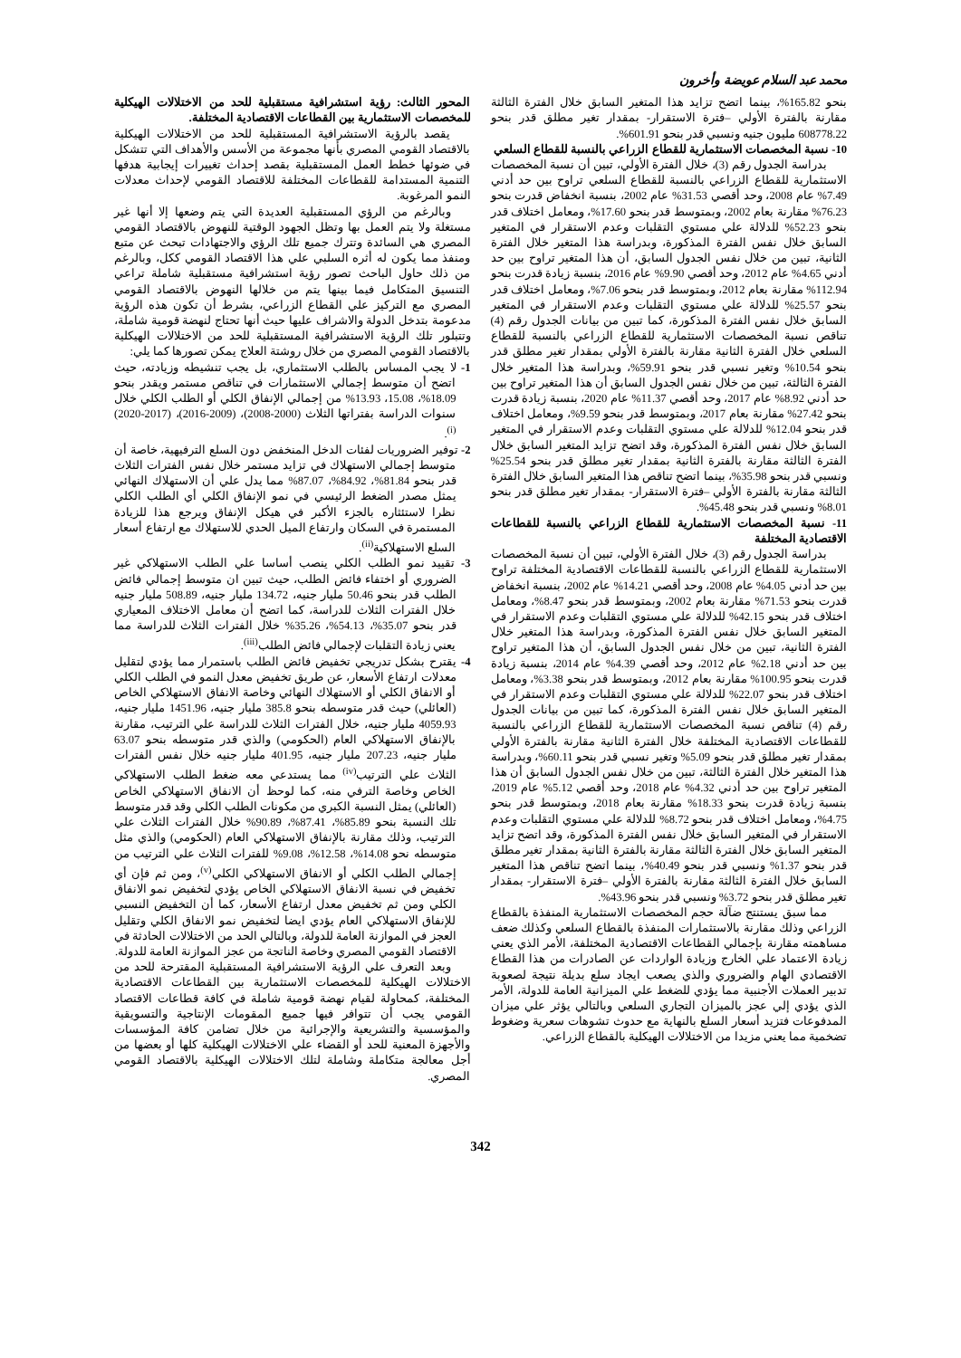محمد عبد السلام عويضة وأخرون
بنحو 165.82%، بينما اتضح تزايد هذا المتغير السابق خلال الفترة الثالثة مقارنة بالفترة الأولي –فترة الاستقرار- بمقدار تغير مطلق قدر بنحو 608778.22 مليون جنيه ونسبي قدر بنحو 601.91%.
10- نسبة المخصصات الاستثمارية للقطاع الزراعي بالنسبة للقطاع السلعي
بدراسة الجدول رقم (3)، خلال الفترة الأولي، تبين أن نسبة المخصصات الاستثمارية للقطاع الزراعي بالنسبة للقطاع السلعي تراوح بين حد أدني 7.49% عام 2008، وحد أقصي 31.53% عام 2002، بنسبة انخفاض قدرت بنحو 76.23% مقارنة بعام 2002، وبمتوسط قدر بنحو 17.60%، ومعامل اختلاف قدر بنحو 52.23% للدلالة علي مستوي التقلبات وعدم الاستقرار في المتغير السابق خلال نفس الفترة المذكورة، وبدراسة هذا المتغير خلال الفترة الثانية، تبين من خلال نفس الجدول السابق، أن هذا المتغير تراوح بين حد أدني 4.65% عام 2012، وحد أقصي 9.90% عام 2016، بنسبة زيادة قدرت بنحو 112.94% مقارنة بعام 2012، وبمتوسط قدر بنحو 7.06%، ومعامل اختلاف قدر بنحو 25.57% للدلالة علي مستوي التقلبات وعدم الاستقرار في المتغير السابق خلال نفس الفترة المذكورة، كما تبين من بيانات الجدول رقم (4) تناقص نسبة المخصصات الاستثمارية للقطاع الزراعي بالنسبة للقطاع السلعي خلال الفترة الثانية مقارنة بالفترة الأولي بمقدار تغير مطلق قدر بنحو 10.54% وتغير نسبي قدر بنحو 59.91%، وبدراسة هذا المتغير خلال الفترة الثالثة، تبين من خلال نفس الجدول السابق أن هذا المتغير تراوح بين حد أدني 8.92% عام 2017، وحد أقصي 11.37% عام 2020، بنسبة زيادة قدرت بنحو 27.42% مقارنة بعام 2017، وبمتوسط قدر بنحو 9.59%، ومعامل اختلاف قدر بنحو 12.04% للدلالة علي مستوي التقلبات وعدم الاستقرار في المتغير السابق خلال نفس الفترة المذكورة، وقد اتضح تزايد المتغير السابق خلال الفترة الثالثة مقارنة بالفترة الثانية بمقدار تغير مطلق قدر بنحو 25.54% ونسبي قدر بنحو 35.98%، بينما اتضح تناقص هذا المتغير السابق خلال الفترة الثالثة مقارنة بالفترة الأولي –فترة الاستقرار- بمقدار تغير مطلق قدر بنحو 8.01% ونسبي قدر بنحو 45.48%.
11- نسبة المخصصات الاستثمارية للقطاع الزراعي بالنسبة للقطاعات الاقتصادية المختلفة
بدراسة الجدول رقم (3)، خلال الفترة الأولي، تبين أن نسبة المخصصات الاستثمارية للقطاع الزراعي بالنسبة للقطاعات الاقتصادية المختلفة تراوح بين حد أدني 4.05% عام 2008، وحد أقصي 14.21% عام 2002، بنسبة انخفاض قدرت بنحو 71.53% مقارنة بعام 2002، وبمتوسط قدر بنحو 8.47%، ومعامل اختلاف قدر بنحو 42.15% للدلالة علي مستوي التقلبات وعدم الاستقرار في المتغير السابق خلال نفس الفترة المذكورة، وبدراسة هذا المتغير خلال الفترة الثانية، تبين من خلال نفس الجدول السابق، أن هذا المتغير تراوح بين حد أدني 2.18% عام 2012، وحد أقصي 4.39% عام 2014، بنسبة زيادة قدرت بنحو 100.95% مقارنة بعام 2012، وبمتوسط قدر بنحو 3.38%، ومعامل اختلاف قدر بنحو 22.07% للدلالة علي مستوي التقلبات وعدم الاستقرار في المتغير السابق خلال نفس الفترة المذكورة، كما تبين من بيانات الجدول رقم (4) تناقص نسبة المخصصات الاستثمارية للقطاع الزراعي بالنسبة للقطاعات الاقتصادية المختلفة خلال الفترة الثانية مقارنة بالفترة الأولي بمقدار تغير مطلق قدر بنحو 5.09% وتغير نسبي قدر بنحو 60.11%، وبدراسة هذا المتغير خلال الفترة الثالثة، تبين من خلال نفس الجدول السابق أن هذا المتغير تراوح بين حد أدني 4.32% عام 2018، وحد أقصي 5.12% عام 2019، بنسبة زيادة قدرت بنحو 18.33% مقارنة بعام 2018، وبمتوسط قدر بنحو 4.75%، ومعامل اختلاف قدر بنحو 8.72% للدلالة علي مستوي التقلبات وعدم الاستقرار في المتغير السابق خلال نفس الفترة المذكورة، وقد اتضح تزايد المتغير السابق خلال الفترة الثالثة مقارنة بالفترة الثانية بمقدار تغير مطلق قدر بنحو 1.37% ونسبي قدر بنحو 40.49%، بينما اتضح تناقص هذا المتغير السابق خلال الفترة الثالثة مقارنة بالفترة الأولي –فترة الاستقرار- بمقدار تغير مطلق قدر بنحو 3.72% ونسبي قدر بنحو 43.96%.
مما سبق يستنتج ضآلة حجم المخصصات الاستثمارية المنفذة بالقطاع الزراعي وذلك مقارنة بالاستثمارات المنفذة بالقطاع السلعي وكذلك ضعف مساهمته مقارنة بإجمالي القطاعات الاقتصادية المختلفة، الأمر الذي يعني زيادة الاعتماد علي الخارج وزيادة الواردات عن الصادرات من هذا القطاع الاقتصادي الهام والضروري والذي يصعب ايجاد سلع بديلة نتيجة لصعوبة تدبير العملات الأجنبية مما يؤدي للضغط علي الميزانية العامة للدولة، الأمر الذي يؤدي إلي عجز بالميزان التجاري السلعي وبالتالي يؤثر علي ميزان المدفوعات فتزيد أسعار السلع بالنهاية مع حدوث تشوهات سعرية وضغوط تضخمية مما يعني مزيدا من الاختلالات الهيكلية بالقطاع الزراعي.
المحور الثالث: رؤية استشرافية مستقبلية للحد من الاختلالات الهيكلية للمخصصات الاستثمارية بين القطاعات الاقتصادية المختلفة.
يقصد بالرؤية الاستشرافية المستقبلية للحد من الاختلالات الهيكلية بالاقتصاد القومي المصري بأنها مجموعة من الأسس والأهداف التي تتشكل في ضوئها خطط العمل المستقبلية بقصد إحداث تغييرات إيجابية هدفها التنمية المستدامة للقطاعات المختلفة للاقتصاد القومي لإحداث معدلات النمو المرغوبة.
وبالرغم من الرؤي المستقبلية العديدة التي يتم وضعها إلا أنها غير مستغلة ولا يتم العمل بها وتظل الجهود الوقتية للنهوض بالاقتصاد القومي المصري هي السائدة وتترك جميع تلك الرؤي والاجتهادات تبحث عن متبع ومنفذ مما يكون له أثره السلبي علي هذا الاقتصاد القومي ككل، وبالرغم من ذلك حاول الباحث تصور رؤية استشرافية مستقبلية شاملة تراعي التنسيق المتكامل فيما بينها يتم من خلالها النهوض بالاقتصاد القومي المصري مع التركيز علي القطاع الزراعي، بشرط أن تكون هذه الرؤية مدعومة بتدخل الدولة والاشراف عليها حيث أنها تحتاج لنهضة قومية شاملة، وتتبلور تلك الرؤية الاستشرافية المستقبلية للحد من الاختلالات الهيكلية بالاقتصاد القومي المصري من خلال روشتة العلاج يمكن تصورها كما يلي:
1- لا يجب المساس بالطلب الاستثماري، بل يجب تنشيطه وزيادته، حيث اتضح أن متوسط إجمالي الاستثمارات في تناقص مستمر ويقدر بنحو 18.09%، 15.08، 13.93% من إجمالي الإنفاق الكلي أو الطلب الكلي خلال سنوات الدراسة بفتراتها الثلاث (2000-2008)، (2009-2016)، (2017-2020)<sup>(i)</sup>.
2- توفير الضروريات لفئات الدخل المنخفض دون السلع الترفيهية، خاصة أن متوسط إجمالي الاستهلاك في تزايد مستمر خلال نفس الفترات الثلاث قدر بنحو 81.84%، 84.92%، 87.07% مما يدل علي أن الاستهلاك النهائي يمثل مصدر الضغط الرئيسي في نمو الإنفاق الكلي أي الطلب الكلي نظرا لاستئثاره بالجزء الأكبر في هيكل الإنفاق ويرجع هذا للزيادة المستمرة في السكان وارتفاع الميل الحدي للاستهلاك مع ارتفاع أسعار السلع الاستهلاكية<sup>(ii)</sup>.
3- تقييد نمو الطلب الكلي ينصب أساسا علي الطلب الاستهلاكي غير الضروري أو اختفاء فائض الطلب، حيث تبين ان متوسط إجمالي فائض الطلب قدر بنحو 50.46 مليار جنيه، 134.72 مليار جنيه، 508.89 مليار جنيه خلال الفترات الثلاث للدراسة، كما اتضح أن معامل الاختلاف المعياري قدر بنحو 35.07%، 54.13%، 35.26% خلال الفترات الثلاث للدراسة مما يعني زيادة التقلبات لإجمالي فائض الطلب<sup>(iii)</sup>.
4- يقترح بشكل تدريجي تخفيض فائض الطلب باستمرار مما يؤدي لتقليل معدلات ارتفاع الأسعار، عن طريق تخفيض معدل النمو في الطلب الكلي أو الانفاق الكلي أو الاستهلاك النهائي وخاصة الانفاق الاستهلاكي الخاص (العائلي) حيث قدر متوسطه بنحو 385.8 مليار جنيه، 1451.96 مليار جنيه، 4059.93 مليار جنيه، خلال الفترات الثلاث للدراسة علي الترتيب، مقارنة بالإنفاق الاستهلاكي العام (الحكومي) والذي قدر متوسطه بنحو 63.07 مليار جنيه، 207.23 مليار جنيه، 401.95 مليار جنيه خلال نفس الفترات الثلاث علي الترتيب<sup>(iv)</sup> مما يستدعي معه ضغط الطلب الاستهلاكي الخاص وخاصة الترفي منه، كما لوحظ أن الانفاق الاستهلاكي الخاص (العائلي) يمثل النسبة الكبري من مكونات الطلب الكلي وقد قدر متوسط تلك النسبة بنحو 85.89%، 87.41%، 90.89% خلال الفترات الثلاث علي الترتيب، وذلك مقارنة بالإنفاق الاستهلاكي العام (الحكومي) والذي مثل متوسطه نحو 14.08%، 12.58%، 9.08% للفترات الثلاث علي الترتيب من إجمالي الطلب الكلي أو الانفاق الاستهلاكي الكلي<sup>(v)</sup>، ومن ثم فإن أي تخفيض في نسبة الانفاق الاستهلاكي الخاص يؤدي لتخفيض نمو الانفاق الكلي ومن ثم تخفيض معدل ارتفاع الأسعار، كما أن التخفيض النسبي للإنفاق الاستهلاكي العام يؤدي ايضا لتخفيض نمو الانفاق الكلي وتقليل العجز في الموازنة العامة للدولة، وبالتالي الحد من الاختلالات الحادثة في الاقتصاد القومي المصري وخاصة الناتجة من عجز الموازنة العامة للدولة.
وبعد التعرف علي الرؤية الاستشرافية المستقبلية المقترحة للحد من الاختلالات الهيكلية للمخصصات الاستثمارية بين القطاعات الاقتصادية المختلفة، كمحاولة لقيام نهضة قومية شاملة في كافة قطاعات الاقتصاد القومي يجب أن تتوافر فيها جميع المقومات الإنتاجية والتسويقية والمؤسسية والتشريعية والإجرائية من خلال تضامن كافة المؤسسات والأجهزة المعنية للحد أو القضاء علي الاختلالات الهيكلية كلها أو بعضها من أجل معالجة متكاملة وشاملة لتلك الاختلالات الهيكلية بالاقتصاد القومي المصري.
342